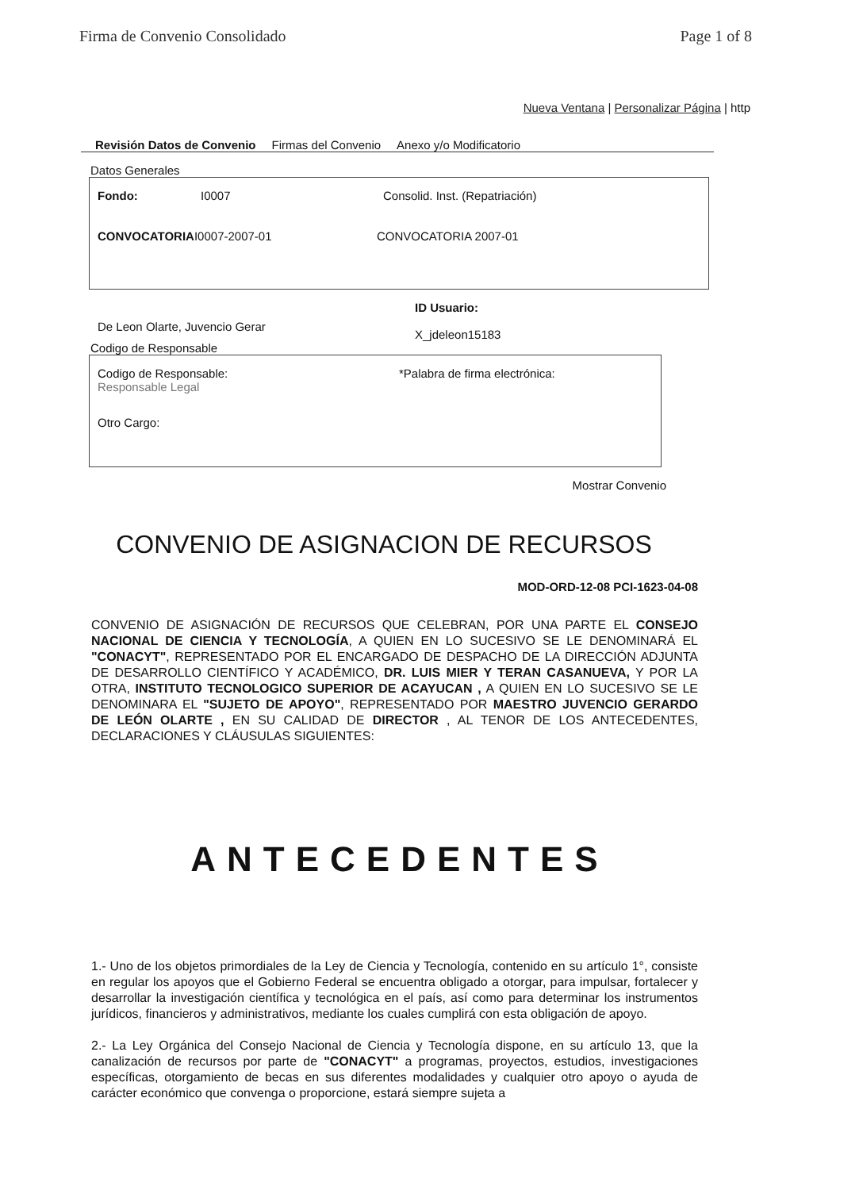Firma de Convenio Consolidado Page 1 of 8
Nueva Ventana | Personalizar Página | http
Revisión Datos de Convenio Firmas del Convenio Anexo y/o Modificatorio
Datos Generales
Fondo: I0007 Consolid. Inst. (Repatriación)
CONVOCATORIA I0007-2007-01 CONVOCATORIA 2007-01
De Leon Olarte, Juvencio Gerar ID Usuario:
X_jdeleon15183
Codigo de Responsable
Codigo de Responsable:
Responsable Legal *Palabra de firma electrónica:
Otro Cargo:
Mostrar Convenio
CONVENIO DE ASIGNACION DE RECURSOS
MOD-ORD-12-08 PCI-1623-04-08
CONVENIO DE ASIGNACIÓN DE RECURSOS QUE CELEBRAN, POR UNA PARTE EL CONSEJO NACIONAL DE CIENCIA Y TECNOLOGÍA, A QUIEN EN LO SUCESIVO SE LE DENOMINARÁ EL "CONACYT", REPRESENTADO POR EL ENCARGADO DE DESPACHO DE LA DIRECCIÓN ADJUNTA DE DESARROLLO CIENTÍFICO Y ACADÉMICO, DR. LUIS MIER Y TERAN CASANUEVA, Y POR LA OTRA, INSTITUTO TECNOLOGICO SUPERIOR DE ACAYUCAN , A QUIEN EN LO SUCESIVO SE LE DENOMINARA EL "SUJETO DE APOYO", REPRESENTADO POR MAESTRO JUVENCIO GERARDO DE LEÓN OLARTE , EN SU CALIDAD DE DIRECTOR , AL TENOR DE LOS ANTECEDENTES, DECLARACIONES Y CLÁUSULAS SIGUIENTES:
ANTECEDENTES
1.- Uno de los objetos primordiales de la Ley de Ciencia y Tecnología, contenido en su artículo 1°, consiste en regular los apoyos que el Gobierno Federal se encuentra obligado a otorgar, para impulsar, fortalecer y desarrollar la investigación científica y tecnológica en el país, así como para determinar los instrumentos jurídicos, financieros y administrativos, mediante los cuales cumplirá con esta obligación de apoyo.
2.- La Ley Orgánica del Consejo Nacional de Ciencia y Tecnología dispone, en su artículo 13, que la canalización de recursos por parte de "CONACYT" a programas, proyectos, estudios, investigaciones específicas, otorgamiento de becas en sus diferentes modalidades y cualquier otro apoyo o ayuda de carácter económico que convenga o proporcione, estará siempre sujeta a